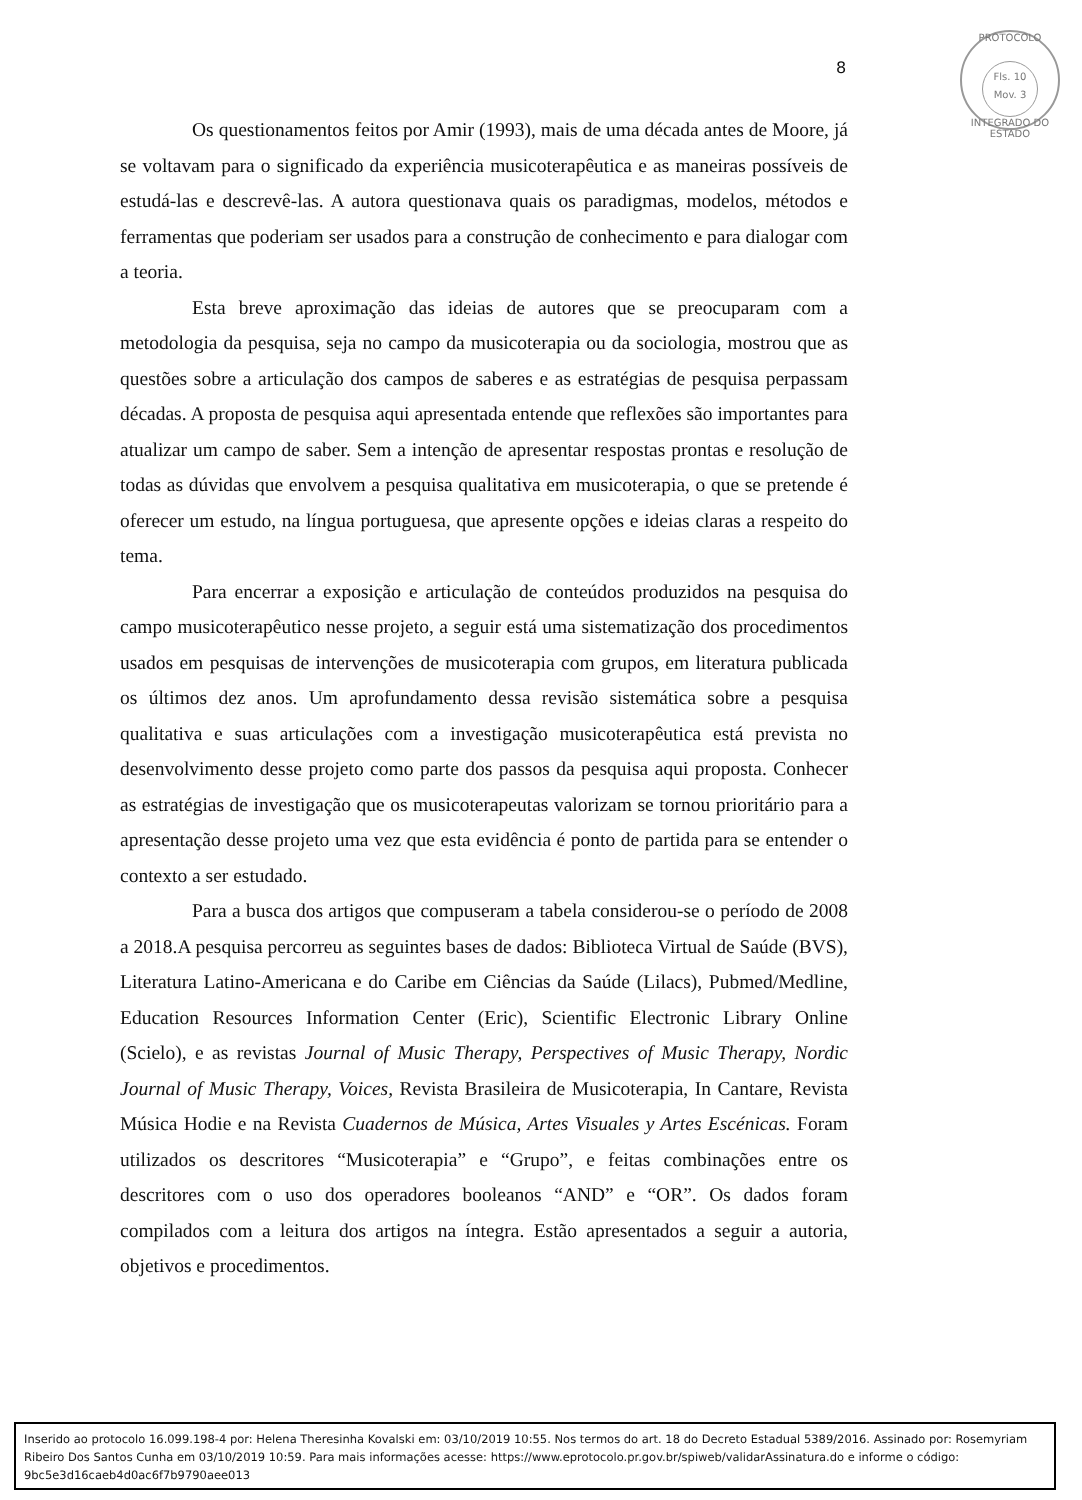8
PROTOCOLO
Fls. 10
Mov. 3
INTEGRADO DO ESTADO
Os questionamentos feitos por Amir (1993), mais de uma década antes de Moore, já se voltavam para o significado da experiência musicoterapêutica e as maneiras possíveis de estudá-las e descrevê-las. A autora questionava quais os paradigmas, modelos, métodos e ferramentas que poderiam ser usados para a construção de conhecimento e para dialogar com a teoria.
Esta breve aproximação das ideias de autores que se preocuparam com a metodologia da pesquisa, seja no campo da musicoterapia ou da sociologia, mostrou que as questões sobre a articulação dos campos de saberes e as estratégias de pesquisa perpassam décadas. A proposta de pesquisa aqui apresentada entende que reflexões são importantes para atualizar um campo de saber. Sem a intenção de apresentar respostas prontas e resolução de todas as dúvidas que envolvem a pesquisa qualitativa em musicoterapia, o que se pretende é oferecer um estudo, na língua portuguesa, que apresente opções e ideias claras a respeito do tema.
Para encerrar a exposição e articulação de conteúdos produzidos na pesquisa do campo musicoterapêutico nesse projeto, a seguir está uma sistematização dos procedimentos usados em pesquisas de intervenções de musicoterapia com grupos, em literatura publicada os últimos dez anos. Um aprofundamento dessa revisão sistemática sobre a pesquisa qualitativa e suas articulações com a investigação musicoterapêutica está prevista no desenvolvimento desse projeto como parte dos passos da pesquisa aqui proposta. Conhecer as estratégias de investigação que os musicoterapeutas valorizam se tornou prioritário para a apresentação desse projeto uma vez que esta evidência é ponto de partida para se entender o contexto a ser estudado.
Para a busca dos artigos que compuseram a tabela considerou-se o período de 2008 a 2018.A pesquisa percorreu as seguintes bases de dados: Biblioteca Virtual de Saúde (BVS), Literatura Latino-Americana e do Caribe em Ciências da Saúde (Lilacs), Pubmed/Medline, Education Resources Information Center (Eric), Scientific Electronic Library Online (Scielo), e as revistas Journal of Music Therapy, Perspectives of Music Therapy, Nordic Journal of Music Therapy, Voices, Revista Brasileira de Musicoterapia, In Cantare, Revista Música Hodie e na Revista Cuadernos de Música, Artes Visuales y Artes Escénicas. Foram utilizados os descritores “Musicoterapia” e “Grupo”, e feitas combinações entre os descritores com o uso dos operadores booleanos “AND” e “OR”. Os dados foram compilados com a leitura dos artigos na íntegra. Estão apresentados a seguir a autoria, objetivos e procedimentos.
Inserido ao protocolo 16.099.198-4 por: Helena Theresinha Kovalski em: 03/10/2019 10:55. Nos termos do art. 18 do Decreto Estadual 5389/2016. Assinado por: Rosemyriam Ribeiro Dos Santos Cunha em 03/10/2019 10:59. Para mais informações acesse: https://www.eprotocolo.pr.gov.br/spiweb/validarAssinatura.do e informe o código: 9bc5e3d16caeb4d0ac6f7b9790aee013